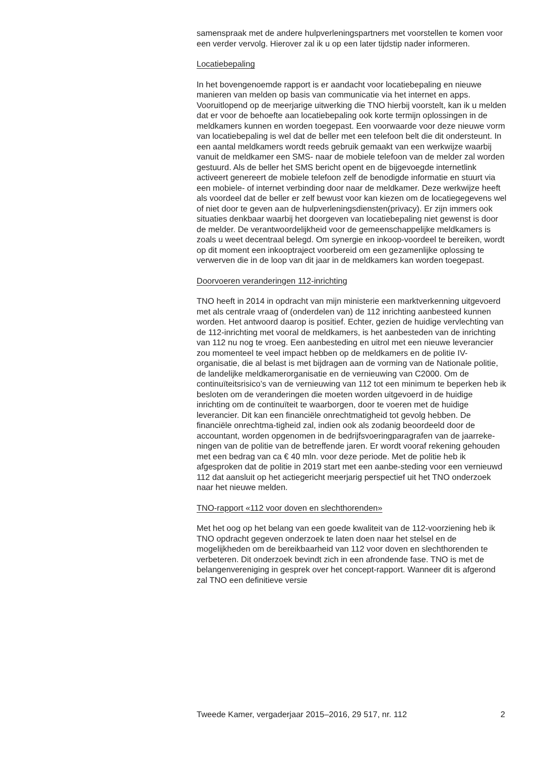samenspraak met de andere hulpverleningspartners met voorstellen te komen voor een verder vervolg. Hierover zal ik u op een later tijdstip nader informeren.
Locatiebepaling
In het bovengenoemde rapport is er aandacht voor locatiebepaling en nieuwe manieren van melden op basis van communicatie via het internet en apps. Vooruitlopend op de meerjarige uitwerking die TNO hierbij voorstelt, kan ik u melden dat er voor de behoefte aan locatiebepaling ook korte termijn oplossingen in de meldkamers kunnen en worden toegepast. Een voorwaarde voor deze nieuwe vorm van locatiebepaling is wel dat de beller met een telefoon belt die dit ondersteunt. In een aantal meldkamers wordt reeds gebruik gemaakt van een werkwijze waarbij vanuit de meldkamer een SMS- naar de mobiele telefoon van de melder zal worden gestuurd. Als de beller het SMS bericht opent en de bijgevoegde internetlink activeert genereert de mobiele telefoon zelf de benodigde informatie en stuurt via een mobiele- of internet verbinding door naar de meldkamer. Deze werkwijze heeft als voordeel dat de beller er zelf bewust voor kan kiezen om de locatiegegevens wel of niet door te geven aan de hulpverleningsdiensten(privacy). Er zijn immers ook situaties denkbaar waarbij het doorgeven van locatiebepaling niet gewenst is door de melder. De verantwoordelijkheid voor de gemeenschappelijke meldkamers is zoals u weet decentraal belegd. Om synergie en inkoop-voordeel te bereiken, wordt op dit moment een inkooptraject voorbereid om een gezamenlijke oplossing te verwerven die in de loop van dit jaar in de meldkamers kan worden toegepast.
Doorvoeren veranderingen 112-inrichting
TNO heeft in 2014 in opdracht van mijn ministerie een marktverkenning uitgevoerd met als centrale vraag of (onderdelen van) de 112 inrichting aanbesteed kunnen worden. Het antwoord daarop is positief. Echter, gezien de huidige vervlechting van de 112-inrichting met vooral de meldkamers, is het aanbesteden van de inrichting van 112 nu nog te vroeg. Een aanbesteding en uitrol met een nieuwe leverancier zou momenteel te veel impact hebben op de meldkamers en de politie IV-organisatie, die al belast is met bijdragen aan de vorming van de Nationale politie, de landelijke meldkamerorganisatie en de vernieuwing van C2000. Om de continuïteitsrisico’s van de vernieuwing van 112 tot een minimum te beperken heb ik besloten om de veranderingen die moeten worden uitgevoerd in de huidige inrichting om de continuïteit te waarborgen, door te voeren met de huidige leverancier. Dit kan een financiële onrechtmatigheid tot gevolg hebben. De financiële onrechtma-tigheid zal, indien ook als zodanig beoordeeld door de accountant, worden opgenomen in de bedrijfsvoeringparagrafen van de jaarreke-ningen van de politie van de betreffende jaren. Er wordt vooraf rekening gehouden met een bedrag van ca € 40 mln. voor deze periode. Met de politie heb ik afgesproken dat de politie in 2019 start met een aanbe-steding voor een vernieuwd 112 dat aansluit op het actiegericht meerjarig perspectief uit het TNO onderzoek naar het nieuwe melden.
TNO-rapport «112 voor doven en slechthorenden»
Met het oog op het belang van een goede kwaliteit van de 112-voorziening heb ik TNO opdracht gegeven onderzoek te laten doen naar het stelsel en de mogelijkheden om de bereikbaarheid van 112 voor doven en slechthorenden te verbeteren. Dit onderzoek bevindt zich in een afrondende fase. TNO is met de belangenvereniging in gesprek over het concept-rapport. Wanneer dit is afgerond zal TNO een definitieve versie
Tweede Kamer, vergaderjaar 2015–2016, 29 517, nr. 112 2